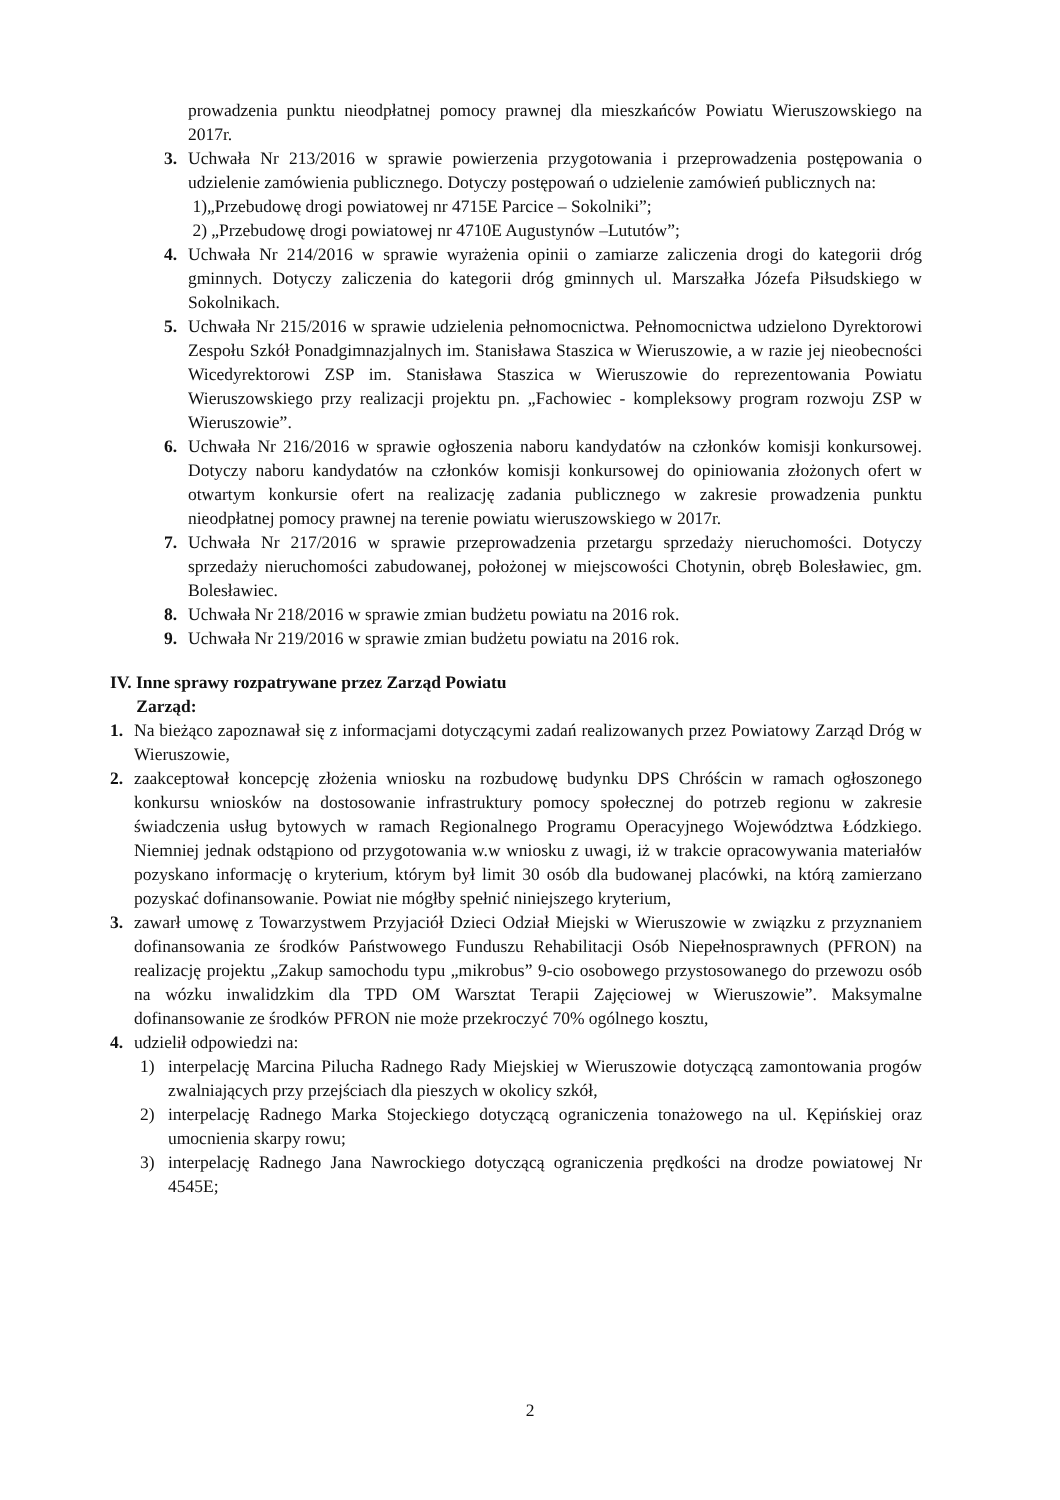prowadzenia punktu nieodpłatnej pomocy prawnej dla mieszkańców Powiatu Wieruszowskiego na 2017r.
3. Uchwała Nr 213/2016 w sprawie powierzenia przygotowania i przeprowadzenia postępowania o udzielenie zamówienia publicznego. Dotyczy postępowań o udzielenie zamówień publicznych na:
1)„Przebudowę drogi powiatowej nr 4715E Parcice – Sokolniki”;
2) „Przebudowę drogi powiatowej nr 4710E Augustynów –Lututów”;
4. Uchwała Nr 214/2016 w sprawie wyrażenia opinii o zamiarze zaliczenia drogi do kategorii dróg gminnych. Dotyczy zaliczenia do kategorii dróg gminnych ul. Marszałka Józefa Piłsudskiego w Sokolnikach.
5. Uchwała Nr 215/2016 w sprawie udzielenia pełnomocnictwa. Pełnomocnictwa udzielono Dyrektorowi Zespołu Szkół Ponadgimnazjalnych im. Stanisława Staszica w Wieruszowie, a w razie jej nieobecności Wicedyrektorowi ZSP im. Stanisława Staszica w Wieruszowie do reprezentowania Powiatu Wieruszowskiego przy realizacji projektu pn. „Fachowiec - kompleksowy program rozwoju ZSP w Wieruszowie”.
6. Uchwała Nr 216/2016 w sprawie ogłoszenia naboru kandydatów na członków komisji konkursowej. Dotyczy naboru kandydatów na członków komisji konkursowej do opiniowania złożonych ofert w otwartym konkursie ofert na realizację zadania publicznego w zakresie prowadzenia punktu nieodpłatnej pomocy prawnej na terenie powiatu wieruszowskiego w 2017r.
7. Uchwała Nr 217/2016 w sprawie przeprowadzenia przetargu sprzedaży nieruchomości. Dotyczy sprzedaży nieruchomości zabudowanej, położonej w miejscowości Chotynin, obręb Bolesławiec, gm. Bolesławiec.
8. Uchwała Nr 218/2016 w sprawie zmian budżetu powiatu na 2016 rok.
9. Uchwała Nr 219/2016 w sprawie zmian budżetu powiatu na 2016 rok.
IV. Inne sprawy rozpatrywane przez Zarząd Powiatu
Zarząd:
1. Na bieżąco zapoznawał się z informacjami dotyczącymi zadań realizowanych przez Powiatowy Zarząd Dróg w Wieruszowie,
2. zaakceptował koncepcję złożenia wniosku na rozbudowę budynku DPS Chróścin w ramach ogłoszonego konkursu wniosków na dostosowanie infrastruktury pomocy społecznej do potrzeb regionu w zakresie świadczenia usług bytowych w ramach Regionalnego Programu Operacyjnego Województwa Łódzkiego. Niemniej jednak odstąpiono od przygotowania w.w wniosku z uwagi, iż w trakcie opracowywania materiałów pozyskano informację o kryterium, którym był limit 30 osób dla budowanej placówki, na którą zamierzano pozyskać dofinansowanie. Powiat nie mógłby spełnić niniejszego kryterium,
3. zawarł umowę z Towarzystwem Przyjaciół Dzieci Odział Miejski w Wieruszowie w związku z przyznaniem dofinansowania ze środków Państwowego Funduszu Rehabilitacji Osób Niepełnosprawnych (PFRON) na realizację projektu „Zakup samochodu typu „mikrobus” 9-cio osobowego przystosowanego do przewozu osób na wózku inwalidzkim dla TPD OM Warsztat Terapii Zajęciowej w Wieruszowie”. Maksymalne dofinansowanie ze środków PFRON nie może przekroczyć 70% ogólnego kosztu,
4. udzielił odpowiedzi na:
1) interpelację Marcina Pilucha Radnego Rady Miejskiej w Wieruszowie dotyczącą zamontowania progów zwalniających przy przejściach dla pieszych w okolicy szkół,
2) interpelację Radnego Marka Stojeckiego dotyczącą ograniczenia tonażowego na ul. Kępińskiej oraz umocnienia skarpy rowu;
3) interpelację Radnego Jana Nawrockiego dotyczącą ograniczenia prędkości na drodze powiatowej Nr 4545E;
2